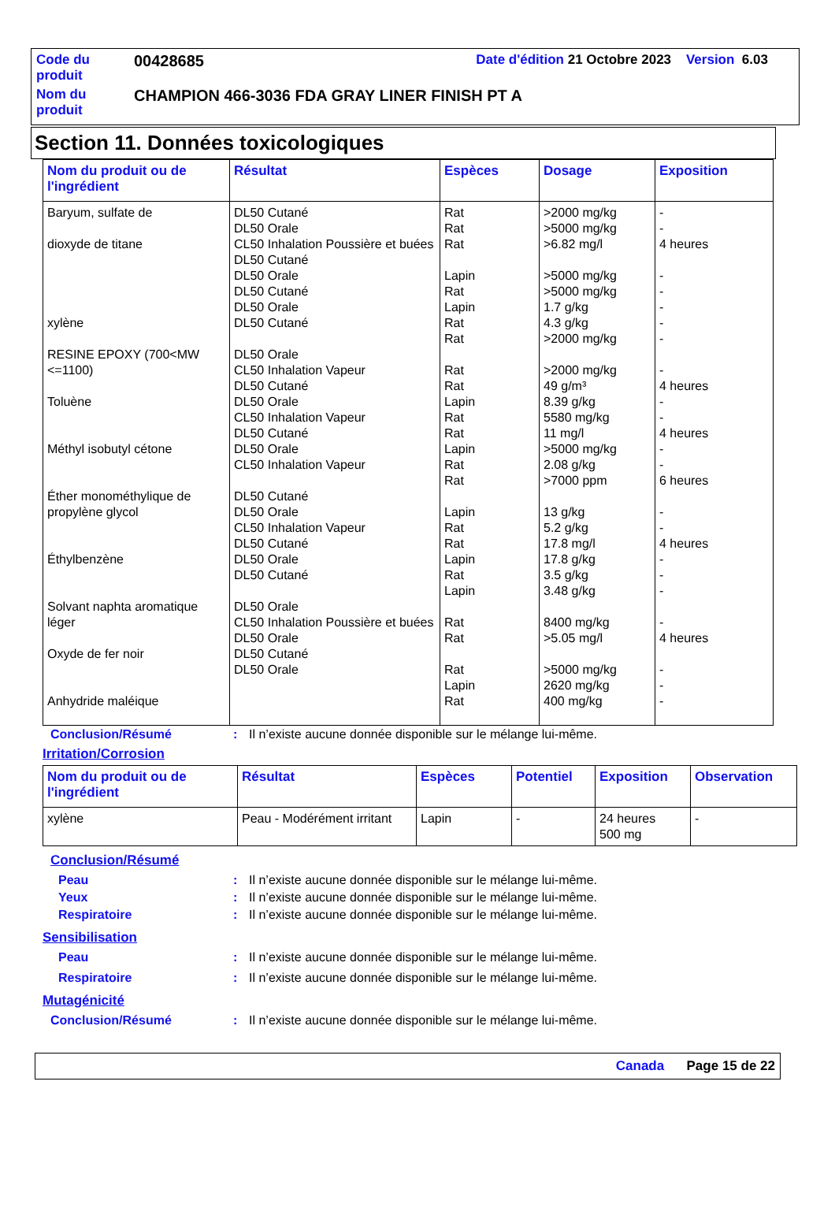| Code du produit | 00428685 | Date d'édition 21 Octobre 2023 Version 6.03 |
| Nom du produit | CHAMPION 466-3036 FDA GRAY LINER FINISH PT A | |
Section 11. Données toxicologiques
| Nom du produit ou de l'ingrédient | Résultat | Espèces | Dosage | Exposition |
| --- | --- | --- | --- | --- |
| Baryum, sulfate de dioxyde de titane xylène RESINE EPOXY (700<MW <=1100) Toluène Méthyl isobutyl cétone Éther monométhylique de propylène glycol Éthylbenzène Solvant naphta aromatique léger Oxyde de fer noir Anhydride maléique | DL50 Cutané DL50 Orale CL50 Inhalation Poussière et buées DL50 Cutané DL50 Orale DL50 Cutané DL50 Orale DL50 Cutané DL50 Orale CL50 Inhalation Vapeur DL50 Cutané DL50 Orale CL50 Inhalation Vapeur DL50 Cutané DL50 Orale CL50 Inhalation Vapeur DL50 Cutané DL50 Orale CL50 Inhalation Vapeur DL50 Cutané DL50 Orale DL50 Cutané DL50 Orale CL50 Inhalation Poussière et buées DL50 Orale DL50 Cutané DL50 Orale | Rat Rat Rat Lapin Rat Lapin Rat Rat Rat Rat Lapin Rat Rat Lapin Rat Rat Lapin Rat Rat Lapin Rat Lapin Rat Rat Rat Lapin Rat | >2000 mg/kg >5000 mg/kg >6.82 mg/l >5000 mg/kg >5000 mg/kg 1.7 g/kg 4.3 g/kg >2000 mg/kg >2000 mg/kg 49 g/m³ 8.39 g/kg 5580 mg/kg 11 mg/l >5000 mg/kg 2.08 g/kg >7000 ppm 13 g/kg 5.2 g/kg 17.8 mg/l 17.8 g/kg 3.5 g/kg 3.48 g/kg 8400 mg/kg >5.05 mg/l >5000 mg/kg 2620 mg/kg 400 mg/kg | - - 4 heures - - - - - - 4 heures - - 4 heures - - 6 heures - - 4 heures - - - - 4 heures - - - |
Conclusion/Résumé: Il n’existe aucune donnée disponible sur le mélange lui-même.
Irritation/Corrosion
| Nom du produit ou de l'ingrédient | Résultat | Espèces | Potentiel | Exposition | Observation |
| --- | --- | --- | --- | --- | --- |
| xylène | Peau - Modérément irritant | Lapin | - | 24 heures 500 mg | - |
Conclusion/Résumé
Peau: Il n’existe aucune donnée disponible sur le mélange lui-même.
Yeux: Il n’existe aucune donnée disponible sur le mélange lui-même.
Respiratoire: Il n’existe aucune donnée disponible sur le mélange lui-même.
Sensibilisation
Peau: Il n’existe aucune donnée disponible sur le mélange lui-même.
Respiratoire: Il n’existe aucune donnée disponible sur le mélange lui-même.
Mutagénicité
Conclusion/Résumé: Il n’existe aucune donnée disponible sur le mélange lui-même.
Canada Page 15 de 22